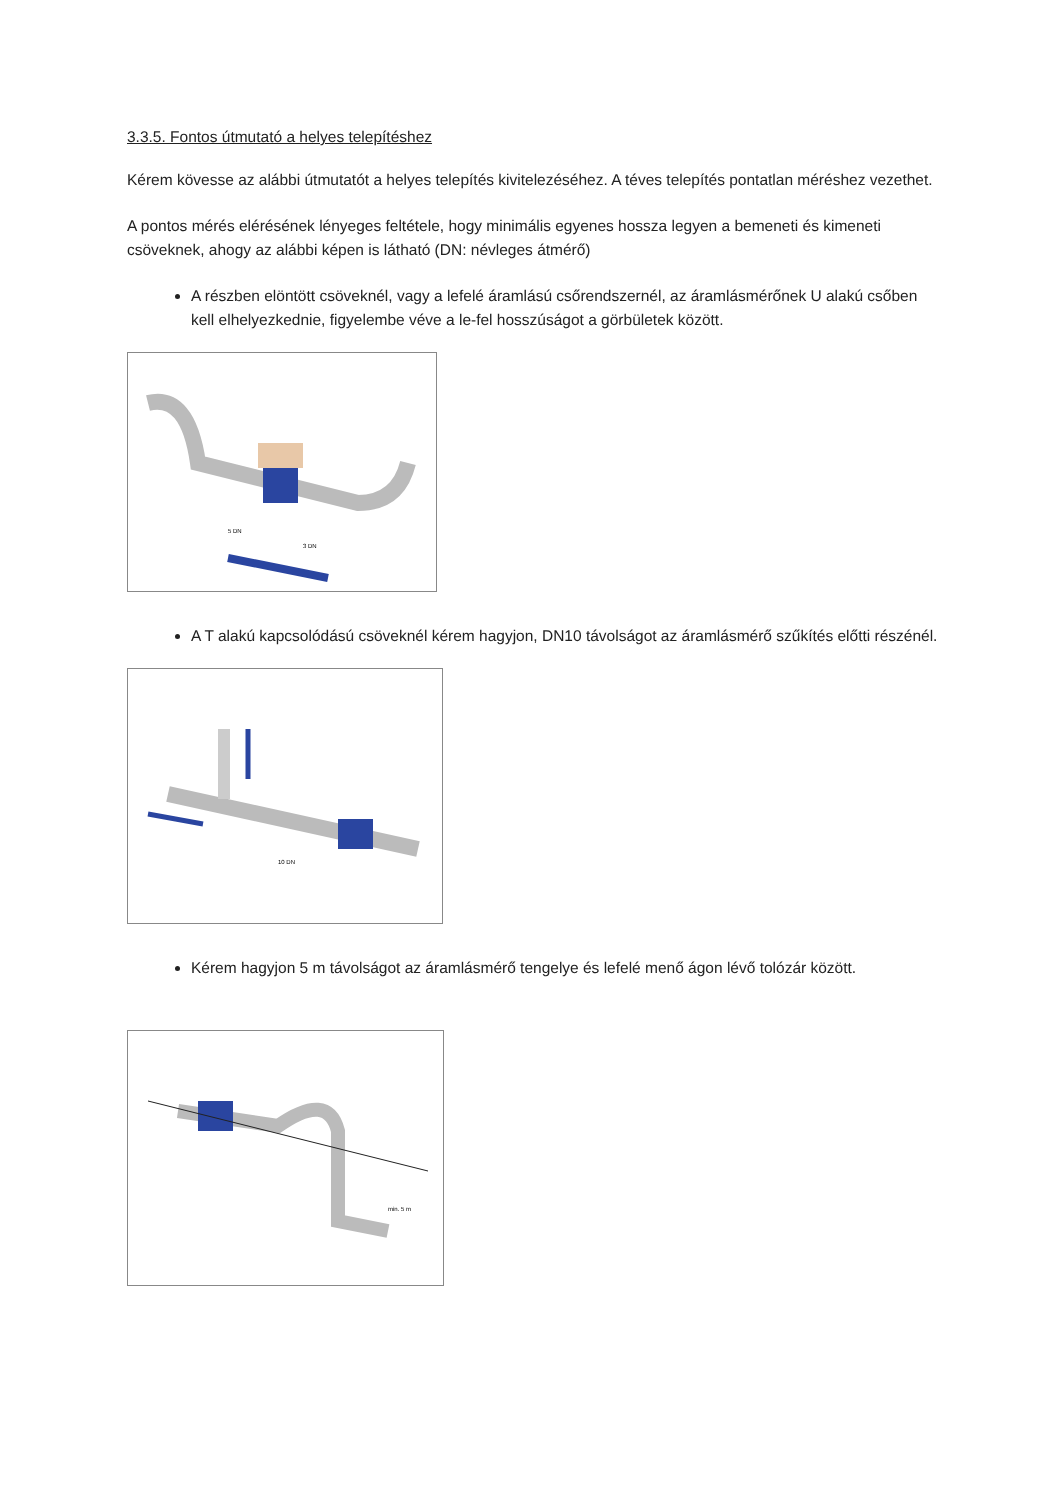3.3.5. Fontos útmutató a helyes telepítéshez
Kérem kövesse az alábbi útmutatót a helyes telepítés kivitelezéséhez. A téves telepítés pontatlan méréshez vezethet.
A pontos mérés elérésének lényeges feltétele, hogy minimális egyenes hossza legyen a bemeneti és kimeneti csöveknek, ahogy az alábbi képen is látható (DN: névleges átmérő)
A részben elöntött csöveknél, vagy a lefelé áramlású csőrendszernél, az áramlásmérőnek U alakú csőben kell elhelyezkednie, figyelembe véve a le-fel hosszúságot a görbületek között.
5 DN
3 DN
A T alakú kapcsolódású csöveknél kérem hagyjon, DN10 távolságot az áramlásmérő szűkítés előtti részénél.
10 DN
Kérem hagyjon 5 m távolságot az áramlásmérő tengelye és lefelé menő ágon lévő tolózár között.
min. 5 m